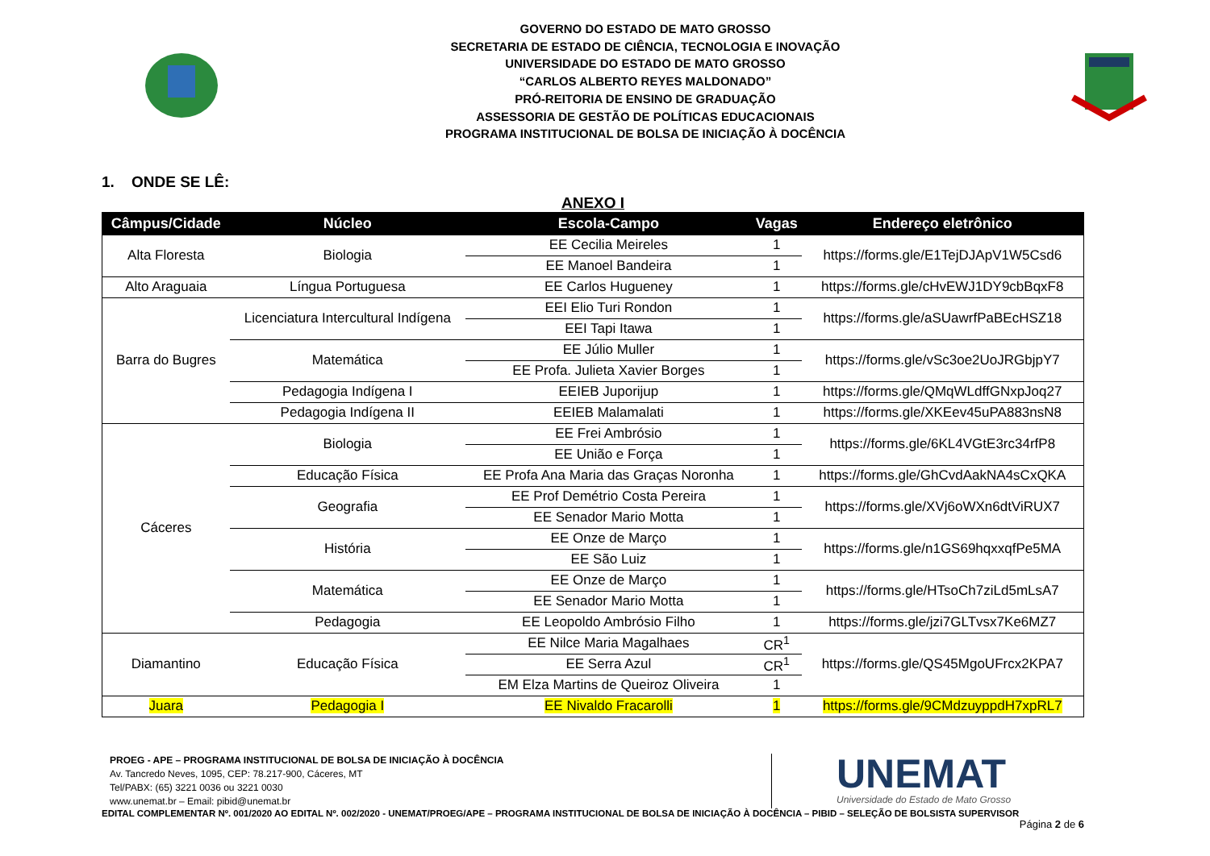GOVERNO DO ESTADO DE MATO GROSSO
SECRETARIA DE ESTADO DE CIÊNCIA, TECNOLOGIA E INOVAÇÃO
UNIVERSIDADE DO ESTADO DE MATO GROSSO
“CARLOS ALBERTO REYES MALDONADO”
PRÓ-REITORIA DE ENSINO DE GRADUAÇÃO
ASSESSORIA DE GESTÃO DE POLÍTICAS EDUCACIONAIS
PROGRAMA INSTITUCIONAL DE BOLSA DE INICIAÇÃO À DOCÊNCIA
1. ONDE SE LÊ:
ANEXO I
| Câmpus/Cidade | Núcleo | Escola-Campo | Vagas | Endereço eletrônico |
| --- | --- | --- | --- | --- |
| Alta Floresta | Biologia | EE Cecilia Meireles | 1 | https://forms.gle/E1TejDJApV1W5Csd6 |
| | | EE Manoel Bandeira | 1 | |
| Alto Araguaia | Língua Portuguesa | EE Carlos Hugueney | 1 | https://forms.gle/cHvEWJ1DY9cbBqxF8 |
| Barra do Bugres | Licenciatura Intercultural Indígena | EEI Elio Turi Rondon | 1 | https://forms.gle/aSUawrfPaBEcHSZ18 |
| | | EEI Tapi Itawa | 1 | |
| | Matemática | EE Júlio Muller | 1 | https://forms.gle/vSc3oe2UoJRGbjpY7 |
| | | EE Profa. Julieta Xavier Borges | 1 | |
| | Pedagogia Indígena I | EEIEB Juporijup | 1 | https://forms.gle/QMqWLdffGNxpJoq27 |
| | Pedagogia Indígena II | EEIEB Malamalati | 1 | https://forms.gle/XKEev45uPA883nsN8 |
| Cáceres | Biologia | EE Frei Ambrósio | 1 | https://forms.gle/6KL4VGtE3rc34rfP8 |
| | | EE União e Força | 1 | |
| | Educação Física | EE Profa Ana Maria das Graças Noronha | 1 | https://forms.gle/GhCvdAakNA4sCxQKA |
| | Geografia | EE Prof Demétrio Costa Pereira | 1 | https://forms.gle/XVj6oWXn6dtViRUX7 |
| | | EE Senador Mario Motta | 1 | |
| | História | EE Onze de Março | 1 | https://forms.gle/n1GS69hqxxqfPe5MA |
| | | EE São Luiz | 1 | |
| | Matemática | EE Onze de Março | 1 | https://forms.gle/HTsoCh7ziLd5mLsA7 |
| | | EE Senador Mario Motta | 1 | |
| | Pedagogia | EE Leopoldo Ambrósio Filho | 1 | https://forms.gle/jzi7GLTvsx7Ke6MZ7 |
| Diamantino | Educação Física | EE Nilce Maria Magalhaes | CR<sup>1</sup> | https://forms.gle/QS45MgoUFrcx2KPA7 |
| | | EE Serra Azul | CR<sup>1</sup> | |
| | | EM Elza Martins de Queiroz Oliveira | 1 | |
| Juara | Pedagogia I | EE Nivaldo Fracarolli | 1 | https://forms.gle/9CMdzuyppdH7xpRL7 |
PROEG - APE – PROGRAMA INSTITUCIONAL DE BOLSA DE INICIAÇÃO À DOCÊNCIA
Av. Tancredo Neves, 1095, CEP: 78.217-900, Cáceres, MT
Tel/PABX: (65) 3221 0036 ou 3221 0030
www.unemat.br – Email: pibid@unemat.br
UNEMAT
Universidade do Estado de Mato Grosso
EDITAL COMPLEMENTAR Nº. 001/2020 AO EDITAL Nº. 002/2020 - UNEMAT/PROEG/APE – PROGRAMA INSTITUCIONAL DE BOLSA DE INICIAÇÃO À DOCÊNCIA – PIBID – SELEÇÃO DE BOLSISTA SUPERVISOR
Página 2 de 6